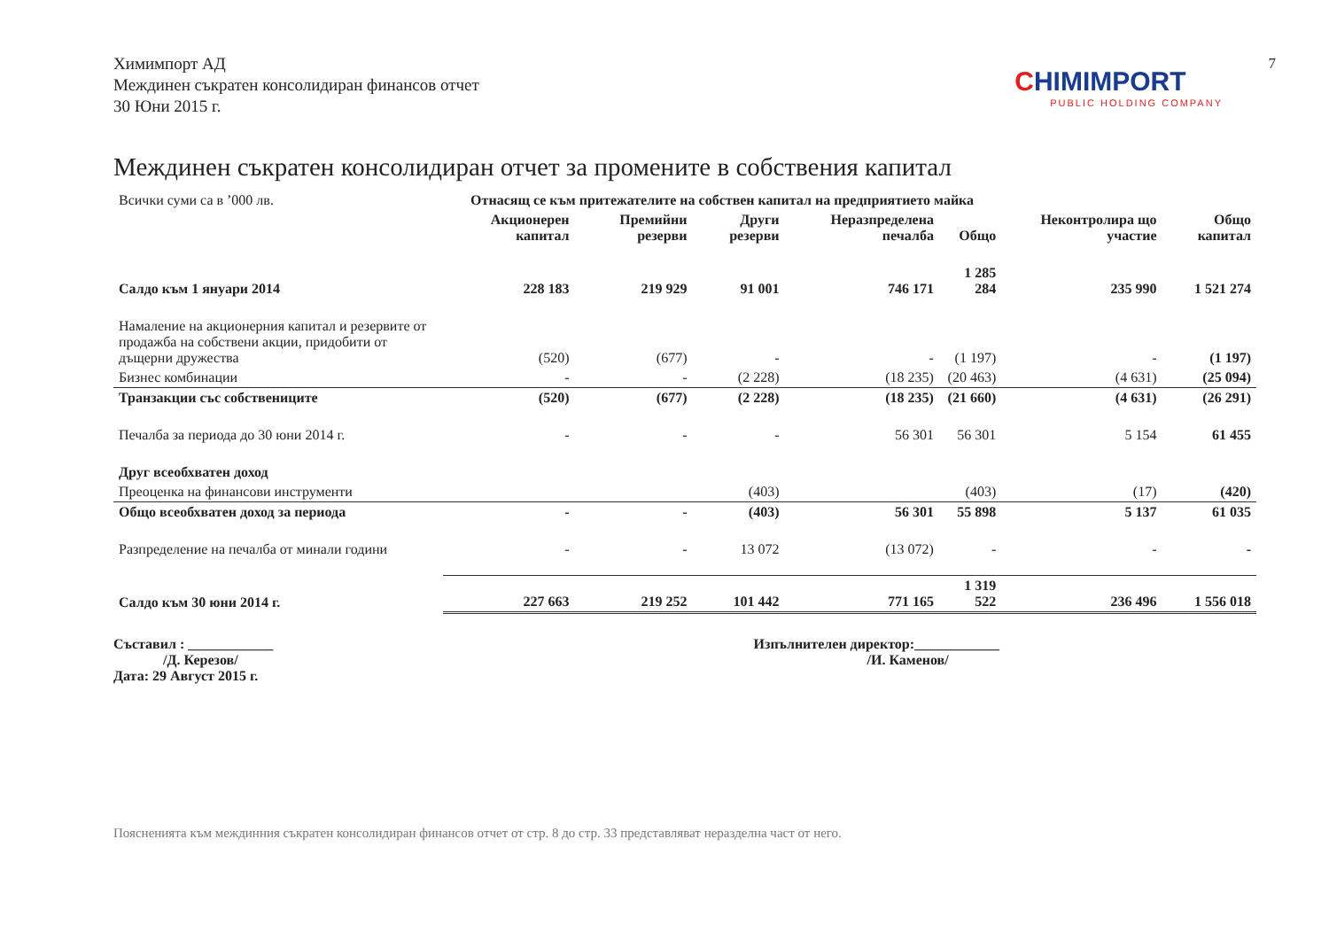7
Химимпорт АД
Междинен съкратен консолидиран финансов отчет
30 Юни 2015 г.
CHIMIMPORT
PUBLIC HOLDING COMPANY
Междинен съкратен консолидиран отчет за промените в собствения капитал
| Всички суми са в ’000 лв. | Отнасящ се към притежателите на собствен капитал на предприятието майка | | | | | Неконтролира що участие | Общо капитал |
| | Акционерен капитал | Премийни резерви | Други резерви | Неразпределена печалба | Общо | | |
| Салдо към 1 януари 2014 | 228 183 | 219 929 | 91 001 | 746 171 | 1 285 284 | 235 990 | 1 521 274 |
| Намаление на акционерния капитал и резервите от продажба на собствени акции, придобити от дъщерни дружества | (520) | (677) | - | - | (1 197) | - | (1 197) |
| Бизнес комбинации | - | - | (2 228) | (18 235) | (20 463) | (4 631) | (25 094) |
| Транзакции със собствениците | (520) | (677) | (2 228) | (18 235) | (21 660) | (4 631) | (26 291) |
| Печалба за периода до 30 юни 2014 г. | - | - | - | 56 301 | 56 301 | 5 154 | 61 455 |
| Друг всеобхватен доход | | | | | | | |
| Преоценка на финансови инструменти | | | (403) | | (403) | (17) | (420) |
| Общо всеобхватен доход за периода | - | - | (403) | 56 301 | 55 898 | 5 137 | 61 035 |
| Разпределение на печалба от минали години | - | - | 13 072 | (13 072) | - | - | - |
| Салдо към 30 юни 2014 г. | 227 663 | 219 252 | 101 442 | 771 165 | 1 319 522 | 236 496 | 1 556 018 |
Съставил : ____________
/Д. Керезов/
Дата: 29 Август 2015 г.
Изпълнителен директор:____________
/И. Каменов/
Поясненията към междинния съкратен консолидиран финансов отчет от стр. 8 до стр. 33 представляват неразделна част от него.